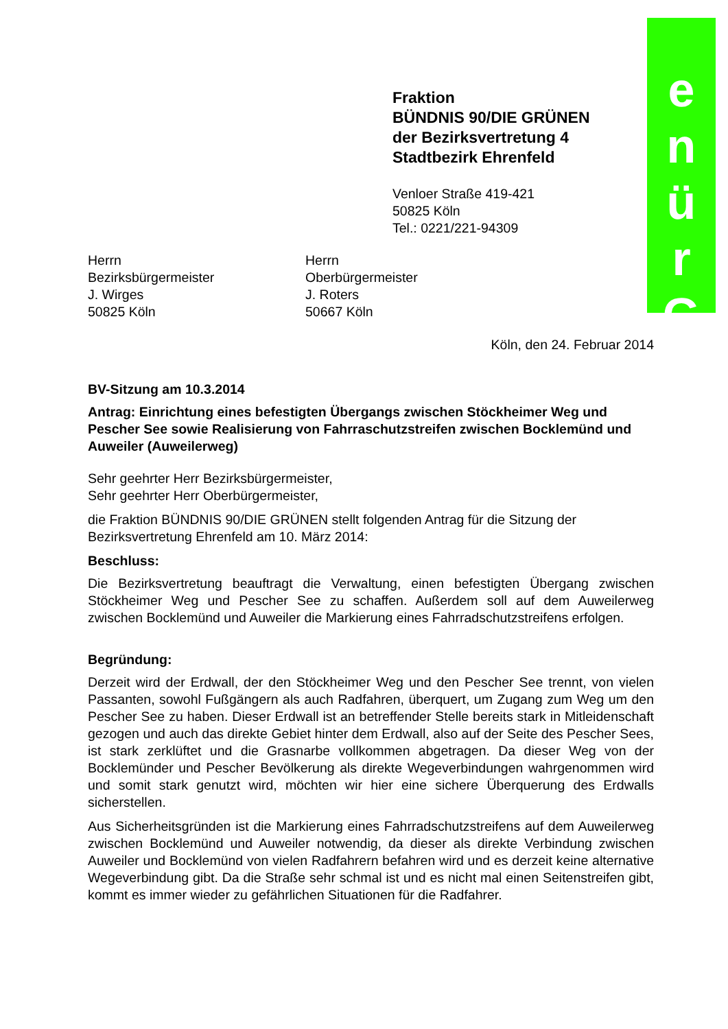e
n
ü
r
G
Fraktion
BÜNDNIS 90/DIE GRÜNEN
der Bezirksvertretung 4
Stadtbezirk Ehrenfeld
Venloer Straße 419-421
50825 Köln
Tel.: 0221/221-94309
Herrn
Bezirksbürgermeister
J. Wirges
50825 Köln
Herrn
Oberbürgermeister
J. Roters
50667 Köln
Köln, den 24. Februar 2014
BV-Sitzung am 10.3.2014
Antrag: Einrichtung eines befestigten Übergangs zwischen Stöckheimer Weg und Pescher See sowie Realisierung von Fahrraschutzstreifen zwischen Bocklemünd und Auweiler (Auweilerweg)
Sehr geehrter Herr Bezirksbürgermeister,
Sehr geehrter Herr Oberbürgermeister,
die Fraktion BÜNDNIS 90/DIE GRÜNEN stellt folgenden Antrag für die Sitzung der Bezirksvertretung Ehrenfeld am 10. März 2014:
Beschluss:
Die Bezirksvertretung beauftragt die Verwaltung, einen befestigten Übergang zwischen Stöckheimer Weg und Pescher See zu schaffen. Außerdem soll auf dem Auweilerweg zwischen Bocklemünd und Auweiler die Markierung eines Fahrradschutzstreifens erfolgen.
Begründung:
Derzeit wird der Erdwall, der den Stöckheimer Weg und den Pescher See trennt, von vielen Passanten, sowohl Fußgängern als auch Radfahren, überquert, um Zugang zum Weg um den Pescher See zu haben. Dieser Erdwall ist an betreffender Stelle bereits stark in Mitleidenschaft gezogen und auch das direkte Gebiet hinter dem Erdwall, also auf der Seite des Pescher Sees, ist stark zerklüftet und die Grasnarbe vollkommen abgetragen. Da dieser Weg von der Bocklemünder und Pescher Bevölkerung als direkte Wegeverbindungen wahrgenommen wird und somit stark genutzt wird, möchten wir hier eine sichere Überquerung des Erdwalls sicherstellen.
Aus Sicherheitsgründen ist die Markierung eines Fahrradschutzstreifens auf dem Auweilerweg zwischen Bocklemünd und Auweiler notwendig, da dieser als direkte Verbindung zwischen Auweiler und Bocklemünd von vielen Radfahrern befahren wird und es derzeit keine alternative Wegeverbindung gibt. Da die Straße sehr schmal ist und es nicht mal einen Seitenstreifen gibt, kommt es immer wieder zu gefährlichen Situationen für die Radfahrer.